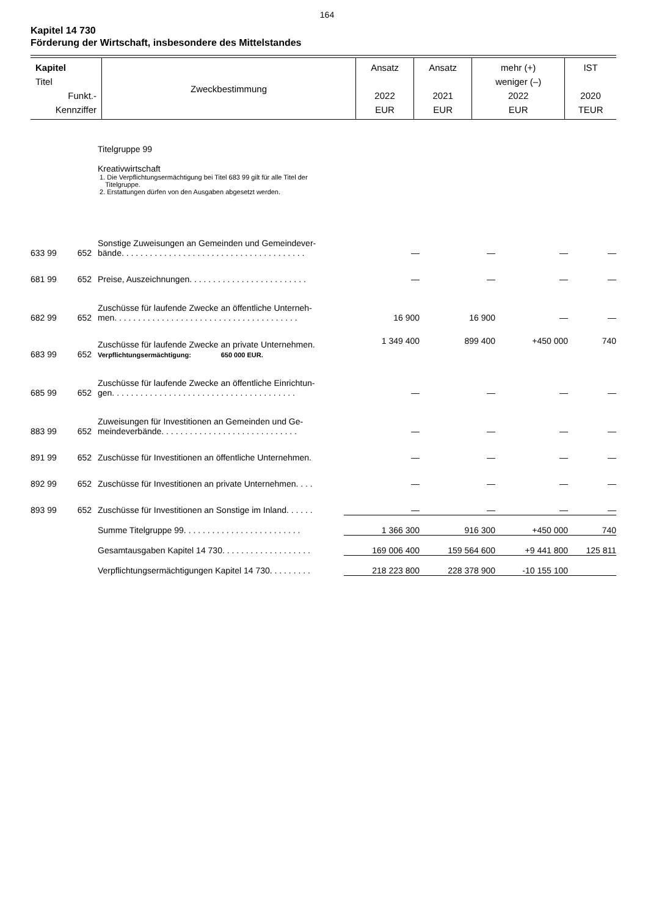164
Kapitel 14 730
Förderung der Wirtschaft, insbesondere des Mittelstandes
| Kapitel Titel Funkt.- Kennziffer | Zweckbestimmung | Ansatz 2022 EUR | Ansatz 2021 EUR | mehr (+) weniger (–) 2022 EUR | IST 2020 TEUR |
| --- | --- | --- | --- | --- | --- |
| | | Titelgruppe 99 Kreativwirtschaft 1. Die Verpflichtungsermächtigung bei Titel 683 99 gilt für alle Titel der Titelgruppe. 2. Erstattungen dürfen von den Ausgaben abgesetzt werden. | | | | |
| 633 99 | 652 | Sonstige Zuweisungen an Gemeinden und Gemeindever- bände. . . . . . . . . . . . . . . . . . . . . . . . . . . . . . . . . . . . . . . | — | — | — | — |
| 681 99 | 652 | Preise, Auszeichnungen. . . . . . . . . . . . . . . . . . . . . . . . . | — | — | — | — |
| 682 99 | 652 | Zuschüsse für laufende Zwecke an öffentliche Unterneh- men. . . . . . . . . . . . . . . . . . . . . . . . . . . . . . . . . . . . . . . | 16 900 | 16 900 | — | — |
| 683 99 | 652 | Zuschüsse für laufende Zwecke an private Unternehmen. Verpflichtungsermächtigung: 650 000 EUR. | 1 349 400 | 899 400 | +450 000 | 740 |
| 685 99 | 652 | Zuschüsse für laufende Zwecke an öffentliche Einrichtun- gen. . . . . . . . . . . . . . . . . . . . . . . . . . . . . . . . . . . . . . . | — | — | — | — |
| 883 99 | 652 | Zuweisungen für Investitionen an Gemeinden und Ge- meindeverbände. . . . . . . . . . . . . . . . . . . . . . . . . . . . . | — | — | — | — |
| 891 99 | 652 | Zuschüsse für Investitionen an öffentliche Unternehmen. | — | — | — | — |
| 892 99 | 652 | Zuschüsse für Investitionen an private Unternehmen. . . . | — | — | — | — |
| 893 99 | 652 | Zuschüsse für Investitionen an Sonstige im Inland. . . . . . | — | — | — | — |
| | | Summe Titelgruppe 99. . . . . . . . . . . . . . . . . . . . . . . . . | 1 366 300 | 916 300 | +450 000 | 740 |
| | | Gesamtausgaben Kapitel 14 730. . . . . . . . . . . . . . . . . . . | 169 006 400 | 159 564 600 | +9 441 800 | 125 811 |
| | | Verpflichtungsermächtigungen Kapitel 14 730. . . . . . . . . | 218 223 800 | 228 378 900 | -10 155 100 | |